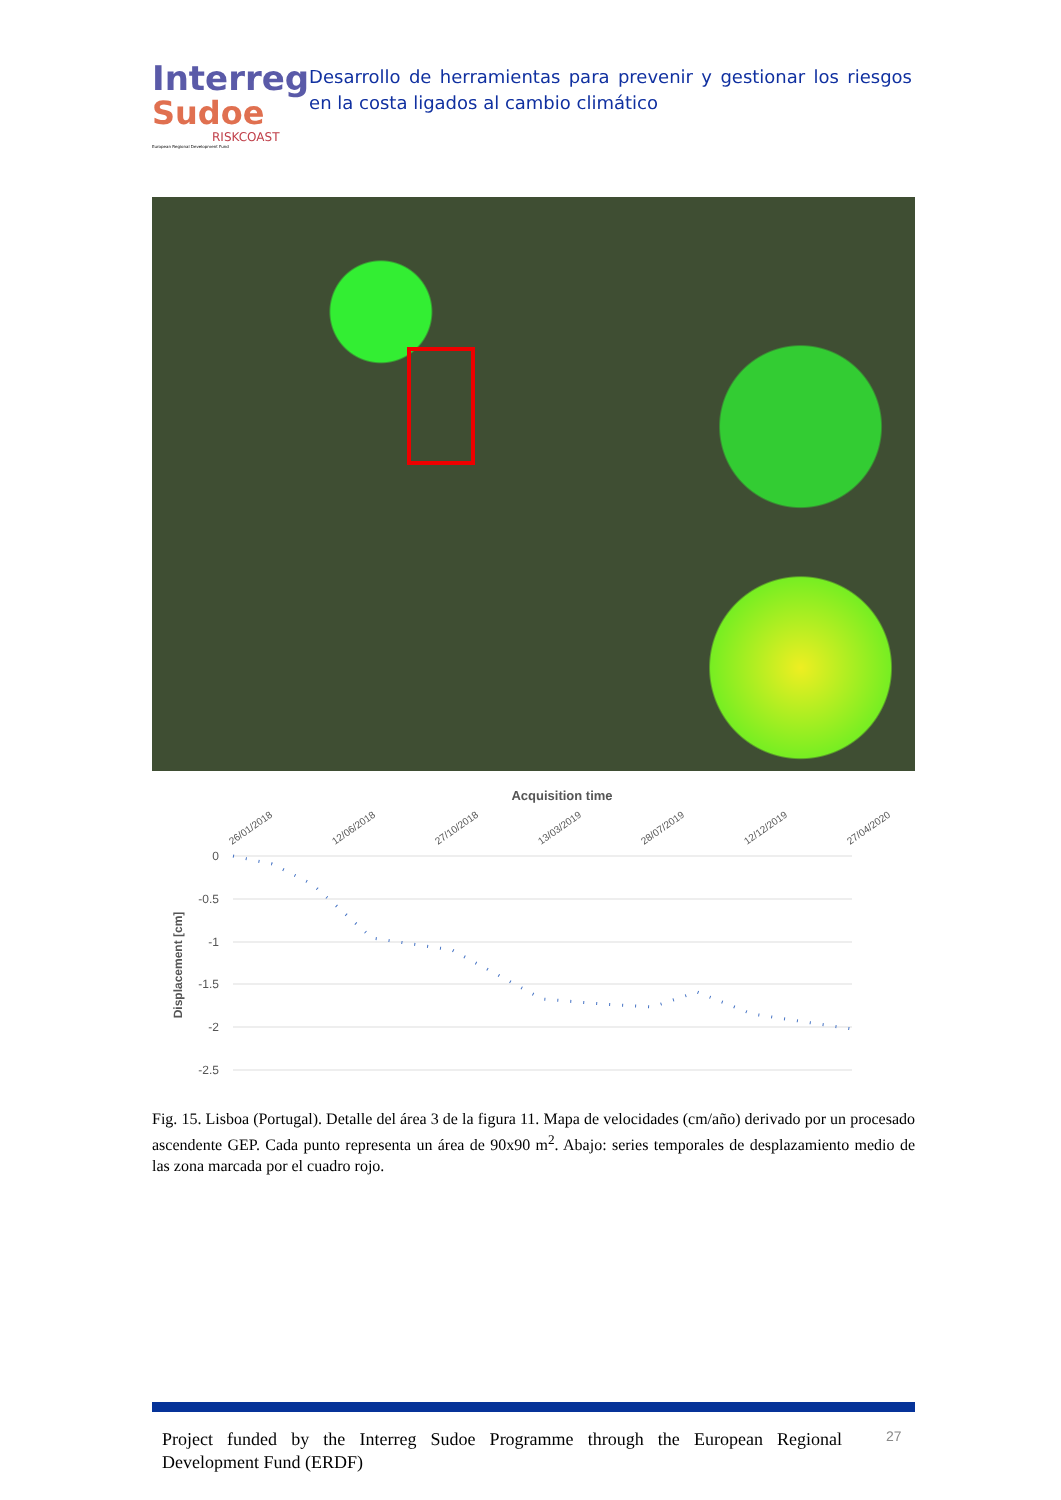Interreg
Sudoe
RISKCOAST
European Regional Development Fund
Desarrollo de herramientas para prevenir y gestionar los riesgos en la costa ligados al cambio climático
Acquisition time
26/01/2018
12/06/2018
27/10/2018
13/03/2019
28/07/2019
12/12/2019
27/04/2020
0
-0.5
-1
-1.5
-2
-2.5
Displacement [cm]
Fig. 15. Lisboa (Portugal). Detalle del área 3 de la figura 11. Mapa de velocidades (cm/año) derivado por un procesado ascendente GEP. Cada punto representa un área de 90x90 m<sup>2</sup>. Abajo: series temporales de desplazamiento medio de las zona marcada por el cuadro rojo.
Project funded by the Interreg Sudoe Programme through the European Regional Development Fund (ERDF)
27